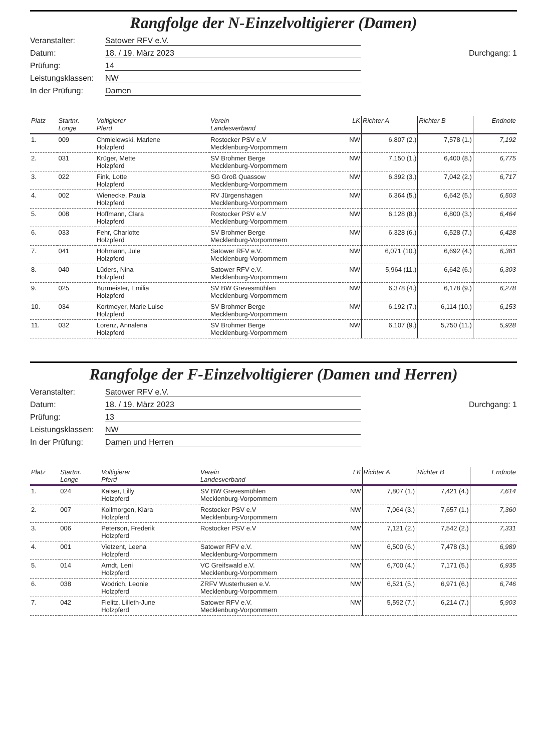Rangfolge der N-Einzelvoltigierer (Damen)
Veranstalter:
Satower RFV e.V.
Datum:
18. / 19. März 2023
Durchgang: 1
Prüfung:
14
Leistungsklassen:
NW
In der Prüfung:
Damen
| Platz | Startnr. Longe | Voltigierer Pferd | Verein Landesverband | LK | Richter A | Richter B | Endnote |
| --- | --- | --- | --- | --- | --- | --- | --- |
| 1. | 009 | Chmielewski, Marlene Holzpferd | Rostocker PSV e.V Mecklenburg-Vorpommern | NW | 6,807 (2.) | 7,578 (1.) | 7,192 |
| 2. | 031 | Krüger, Mette Holzpferd | SV Brohmer Berge Mecklenburg-Vorpommern | NW | 7,150 (1.) | 6,400 (8.) | 6,775 |
| 3. | 022 | Fink, Lotte Holzpferd | SG Groß Quassow Mecklenburg-Vorpommern | NW | 6,392 (3.) | 7,042 (2.) | 6,717 |
| 4. | 002 | Wienecke, Paula Holzpferd | RV Jürgenshagen Mecklenburg-Vorpommern | NW | 6,364 (5.) | 6,642 (5.) | 6,503 |
| 5. | 008 | Hoffmann, Clara Holzpferd | Rostocker PSV e.V Mecklenburg-Vorpommern | NW | 6,128 (8.) | 6,800 (3.) | 6,464 |
| 6. | 033 | Fehr, Charlotte Holzpferd | SV Brohmer Berge Mecklenburg-Vorpommern | NW | 6,328 (6.) | 6,528 (7.) | 6,428 |
| 7. | 041 | Hohmann, Jule Holzpferd | Satower RFV e.V. Mecklenburg-Vorpommern | NW | 6,071 (10.) | 6,692 (4.) | 6,381 |
| 8. | 040 | Lüders, Nina Holzpferd | Satower RFV e.V. Mecklenburg-Vorpommern | NW | 5,964 (11.) | 6,642 (6.) | 6,303 |
| 9. | 025 | Burmeister, Emilia Holzpferd | SV BW Grevesmühlen Mecklenburg-Vorpommern | NW | 6,378 (4.) | 6,178 (9.) | 6,278 |
| 10. | 034 | Kortmeyer, Marie Luise Holzpferd | SV Brohmer Berge Mecklenburg-Vorpommern | NW | 6,192 (7.) | 6,114 (10.) | 6,153 |
| 11. | 032 | Lorenz, Annalena Holzpferd | SV Brohmer Berge Mecklenburg-Vorpommern | NW | 6,107 (9.) | 5,750 (11.) | 5,928 |
Rangfolge der F-Einzelvoltigierer (Damen und Herren)
Veranstalter:
Satower RFV e.V.
Datum:
18. / 19. März 2023
Durchgang: 1
Prüfung:
13
Leistungsklassen:
NW
In der Prüfung:
Damen und Herren
| Platz | Startnr. Longe | Voltigierer Pferd | Verein Landesverband | LK | Richter A | Richter B | Endnote |
| --- | --- | --- | --- | --- | --- | --- | --- |
| 1. | 024 | Kaiser, Lilly Holzpferd | SV BW Grevesmühlen Mecklenburg-Vorpommern | NW | 7,807 (1.) | 7,421 (4.) | 7,614 |
| 2. | 007 | Kollmorgen, Klara Holzpferd | Rostocker PSV e.V Mecklenburg-Vorpommern | NW | 7,064 (3.) | 7,657 (1.) | 7,360 |
| 3. | 006 | Peterson, Frederik Holzpferd | Rostocker PSV e.V | NW | 7,121 (2.) | 7,542 (2.) | 7,331 |
| 4. | 001 | Vietzent, Leena Holzpferd | Satower RFV e.V. Mecklenburg-Vorpommern | NW | 6,500 (6.) | 7,478 (3.) | 6,989 |
| 5. | 014 | Arndt, Leni Holzpferd | VC Greifswald e.V. Mecklenburg-Vorpommern | NW | 6,700 (4.) | 7,171 (5.) | 6,935 |
| 6. | 038 | Wodrich, Leonie Holzpferd | ZRFV Wusterhusen e.V. Mecklenburg-Vorpommern | NW | 6,521 (5.) | 6,971 (6.) | 6,746 |
| 7. | 042 | Fielitz, Lilleth-June Holzpferd | Satower RFV e.V. Mecklenburg-Vorpommern | NW | 5,592 (7.) | 6,214 (7.) | 5,903 |